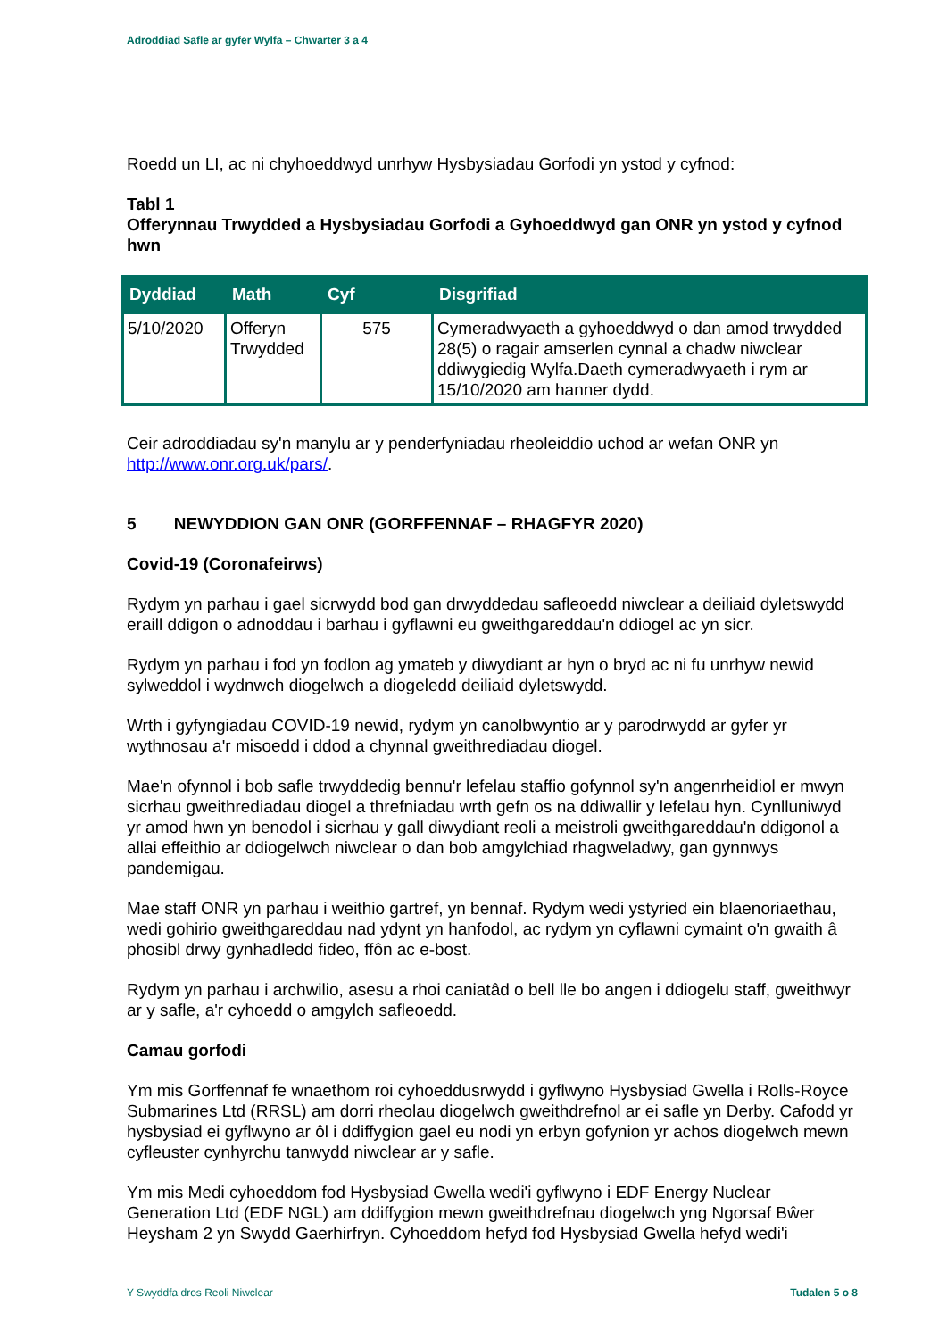Adroddiad Safle ar gyfer Wylfa – Chwarter 3 a 4
Roedd un LI, ac ni chyhoeddwyd unrhyw Hysbysiadau Gorfodi yn ystod y cyfnod:
Tabl 1
Offerynnau Trwydded a Hysbysiadau Gorfodi a Gyhoeddwyd gan ONR yn ystod y cyfnod hwn
| Dyddiad | Math | Cyf | Disgrifiad |
| --- | --- | --- | --- |
| 5/10/2020 | Offeryn Trwydded | 575 | Cymeradwyaeth a gyhoeddwyd o dan amod trwydded 28(5) o ragair amserlen cynnal a chadw niwclear ddiwygiedig Wylfa.Daeth cymeradwyaeth i rym ar 15/10/2020 am hanner dydd. |
Ceir adroddiadau sy'n manylu ar y penderfyniadau rheoleiddio uchod ar wefan ONR yn http://www.onr.org.uk/pars/.
5 NEWYDDION GAN ONR (GORFFENNAF – RHAGFYR 2020)
Covid-19 (Coronafeirws)
Rydym yn parhau i gael sicrwydd bod gan drwyddedau safleoedd niwclear a deiliaid dyletswydd eraill ddigon o adnoddau i barhau i gyflawni eu gweithgareddau'n ddiogel ac yn sicr.
Rydym yn parhau i fod yn fodlon ag ymateb y diwydiant ar hyn o bryd ac ni fu unrhyw newid sylweddol i wydnwch diogelwch a diogeledd deiliaid dyletswydd.
Wrth i gyfyngiadau COVID-19 newid, rydym yn canolbwyntio ar y parodrwydd ar gyfer yr wythnosau a'r misoedd i ddod a chynnal gweithrediadau diogel.
Mae'n ofynnol i bob safle trwyddedig bennu'r lefelau staffio gofynnol sy'n angenrheidiol er mwyn sicrhau gweithrediadau diogel a threfniadau wrth gefn os na ddiwallir y lefelau hyn. Cynlluniwyd yr amod hwn yn benodol i sicrhau y gall diwydiant reoli a meistroli gweithgareddau'n ddigonol a allai effeithio ar ddiogelwch niwclear o dan bob amgylchiad rhagweladwy, gan gynnwys pandemigau.
Mae staff ONR yn parhau i weithio gartref, yn bennaf. Rydym wedi ystyried ein blaenoriaethau, wedi gohirio gweithgareddau nad ydynt yn hanfodol, ac rydym yn cyflawni cymaint o'n gwaith â phosibl drwy gynhadledd fideo, ffôn ac e-bost.
Rydym yn parhau i archwilio, asesu a rhoi caniatâd o bell lle bo angen i ddiogelu staff, gweithwyr ar y safle, a'r cyhoedd o amgylch safleoedd.
Camau gorfodi
Ym mis Gorffennaf fe wnaethom roi cyhoeddusrwydd i gyflwyno Hysbysiad Gwella i Rolls-Royce Submarines Ltd (RRSL) am dorri rheolau diogelwch gweithdrefnol ar ei safle yn Derby. Cafodd yr hysbysiad ei gyflwyno ar ôl i ddiffygion gael eu nodi yn erbyn gofynion yr achos diogelwch mewn cyfleuster cynhyrchu tanwydd niwclear ar y safle.
Ym mis Medi cyhoeddom fod Hysbysiad Gwella wedi'i gyflwyno i EDF Energy Nuclear Generation Ltd (EDF NGL) am ddiffygion mewn gweithdrefnau diogelwch yng Ngorsaf Bŵer Heysham 2 yn Swydd Gaerhirfryn. Cyhoeddom hefyd fod Hysbysiad Gwella hefyd wedi'i
Y Swyddfa dros Reoli Niwclear Tudalen 5 o 8